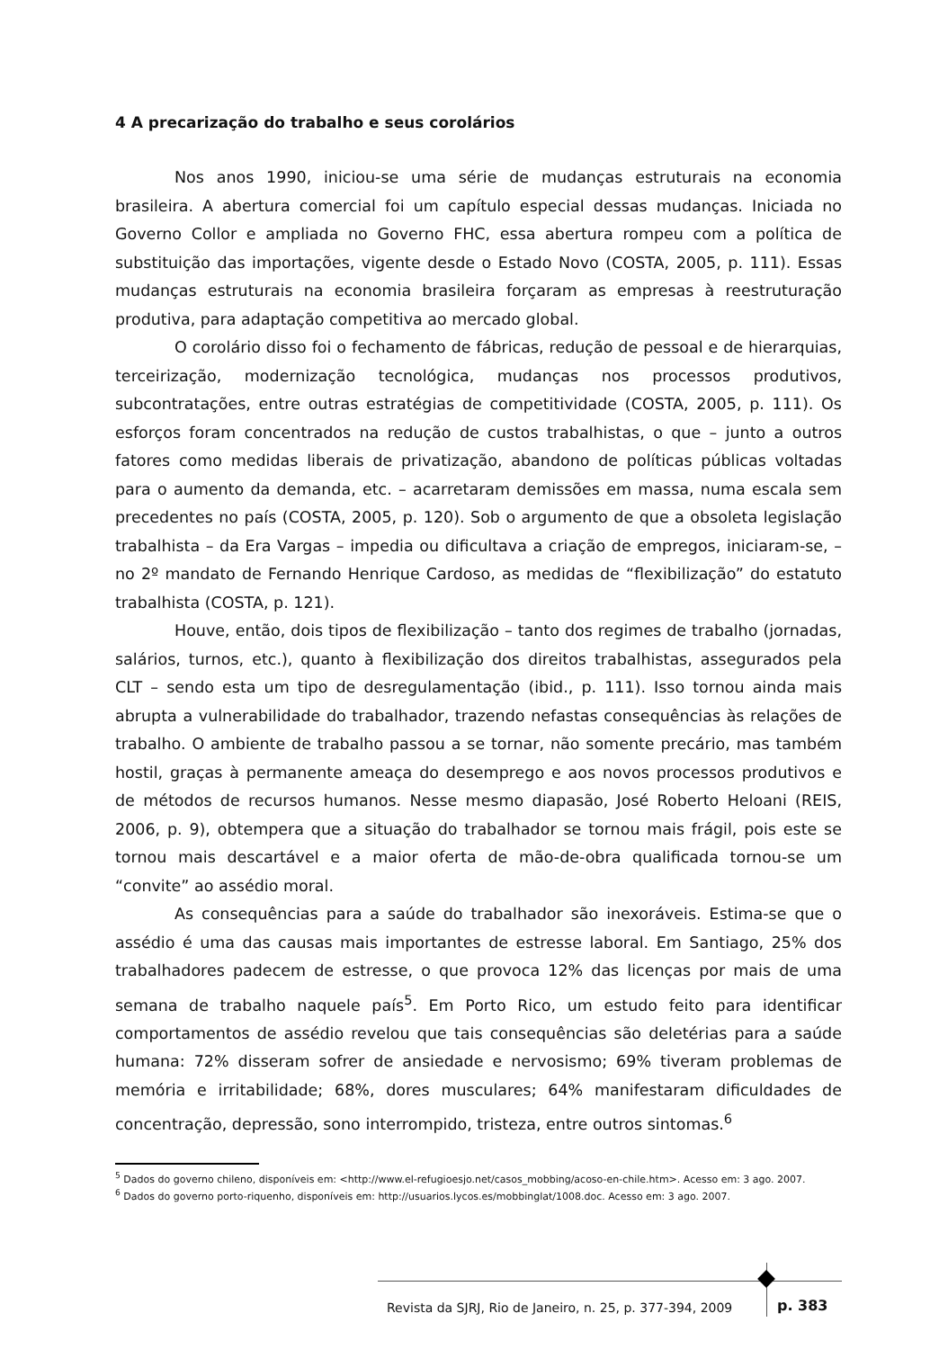4 A precarização do trabalho e seus corolários
Nos anos 1990, iniciou-se uma série de mudanças estruturais na economia brasileira. A abertura comercial foi um capítulo especial dessas mudanças. Iniciada no Governo Collor e ampliada no Governo FHC, essa abertura rompeu com a política de substituição das importações, vigente desde o Estado Novo (COSTA, 2005, p. 111). Essas mudanças estruturais na economia brasileira forçaram as empresas à reestruturação produtiva, para adaptação competitiva ao mercado global.
O corolário disso foi o fechamento de fábricas, redução de pessoal e de hierarquias, terceirização, modernização tecnológica, mudanças nos processos produtivos, subcontratações, entre outras estratégias de competitividade (COSTA, 2005, p. 111). Os esforços foram concentrados na redução de custos trabalhistas, o que – junto a outros fatores como medidas liberais de privatização, abandono de políticas públicas voltadas para o aumento da demanda, etc. – acarretaram demissões em massa, numa escala sem precedentes no país (COSTA, 2005, p. 120). Sob o argumento de que a obsoleta legislação trabalhista – da Era Vargas – impedia ou dificultava a criação de empregos, iniciaram-se, – no 2º mandato de Fernando Henrique Cardoso, as medidas de “flexibilização” do estatuto trabalhista (COSTA, p. 121).
Houve, então, dois tipos de flexibilização – tanto dos regimes de trabalho (jornadas, salários, turnos, etc.), quanto à flexibilização dos direitos trabalhistas, assegurados pela CLT – sendo esta um tipo de desregulamentação (ibid., p. 111). Isso tornou ainda mais abrupta a vulnerabilidade do trabalhador, trazendo nefastas consequências às relações de trabalho. O ambiente de trabalho passou a se tornar, não somente precário, mas também hostil, graças à permanente ameaça do desemprego e aos novos processos produtivos e de métodos de recursos humanos. Nesse mesmo diapasão, José Roberto Heloani (REIS, 2006, p. 9), obtempera que a situação do trabalhador se tornou mais frágil, pois este se tornou mais descartável e a maior oferta de mão-de-obra qualificada tornou-se um “convite” ao assédio moral.
As consequências para a saúde do trabalhador são inexoráveis. Estima-se que o assédio é uma das causas mais importantes de estresse laboral. Em Santiago, 25% dos trabalhadores padecem de estresse, o que provoca 12% das licenças por mais de uma semana de trabalho naquele país<sup>5</sup>. Em Porto Rico, um estudo feito para identificar comportamentos de assédio revelou que tais consequências são deletérias para a saúde humana: 72% disseram sofrer de ansiedade e nervosismo; 69% tiveram problemas de memória e irritabilidade; 68%, dores musculares; 64% manifestaram dificuldades de concentração, depressão, sono interrompido, tristeza, entre outros sintomas.<sup>6</sup>
<sup>5</sup> Dados do governo chileno, disponíveis em: <http://www.el-refugioesjo.net/casos_mobbing/acoso-en-chile.htm>. Acesso em: 3 ago. 2007.
<sup>6</sup> Dados do governo porto-riquenho, disponíveis em: http://usuarios.lycos.es/mobbinglat/1008.doc. Acesso em: 3 ago. 2007.
Revista da SJRJ, Rio de Janeiro, n. 25, p. 377-394, 2009
p. 383